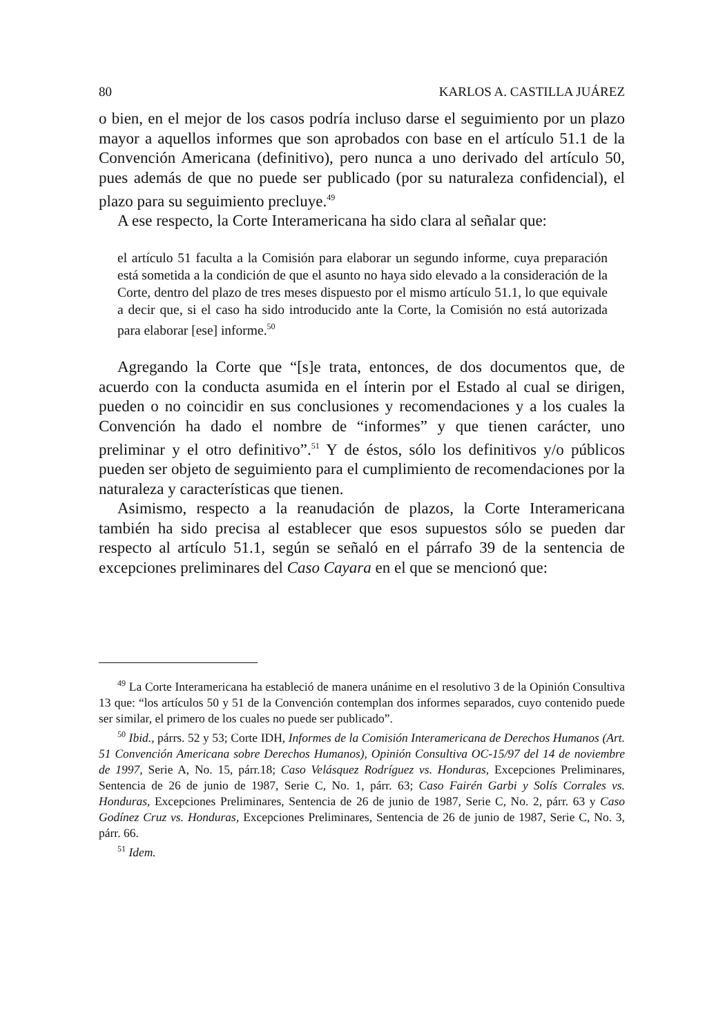80 KARLOS A. CASTILLA JUÁREZ
o bien, en el mejor de los casos podría incluso darse el seguimiento por un plazo mayor a aquellos informes que son aprobados con base en el artículo 51.1 de la Convención Americana (definitivo), pero nunca a uno derivado del artículo 50, pues además de que no puede ser publicado (por su naturaleza confidencial), el plazo para su seguimiento precluye.<sup>49</sup>
A ese respecto, la Corte Interamericana ha sido clara al señalar que:
el artículo 51 faculta a la Comisión para elaborar un segundo informe, cuya preparación está sometida a la condición de que el asunto no haya sido elevado a la consideración de la Corte, dentro del plazo de tres meses dispuesto por el mismo artículo 51.1, lo que equivale a decir que, si el caso ha sido introducido ante la Corte, la Comisión no está autorizada para elaborar [ese] informe.<sup>50</sup>
Agregando la Corte que “[s]e trata, entonces, de dos documentos que, de acuerdo con la conducta asumida en el ínterin por el Estado al cual se dirigen, pueden o no coincidir en sus conclusiones y recomendaciones y a los cuales la Convención ha dado el nombre de “informes” y que tienen carácter, uno preliminar y el otro definitivo”.<sup>51</sup> Y de éstos, sólo los definitivos y/o públicos pueden ser objeto de seguimiento para el cumplimiento de recomendaciones por la naturaleza y características que tienen.
Asimismo, respecto a la reanudación de plazos, la Corte Interamericana también ha sido precisa al establecer que esos supuestos sólo se pueden dar respecto al artículo 51.1, según se señaló en el párrafo 39 de la sentencia de excepciones preliminares del Caso Cayara en el que se mencionó que:
<sup>49</sup> La Corte Interamericana ha estableció de manera unánime en el resolutivo 3 de la Opinión Consultiva 13 que: “los artículos 50 y 51 de la Convención contemplan dos informes separados, cuyo contenido puede ser similar, el primero de los cuales no puede ser publicado”.
<sup>50</sup> Ibid., párrs. 52 y 53; Corte IDH, Informes de la Comisión Interamericana de Derechos Humanos (Art. 51 Convención Americana sobre Derechos Humanos), Opinión Consultiva OC-15/97 del 14 de noviembre de 1997, Serie A, No. 15, párr.18; Caso Velásquez Rodríguez vs. Honduras, Excepciones Preliminares, Sentencia de 26 de junio de 1987, Serie C, No. 1, párr. 63; Caso Fairén Garbi y Solís Corrales vs. Honduras, Excepciones Preliminares, Sentencia de 26 de junio de 1987, Serie C, No. 2, párr. 63 y Caso Godínez Cruz vs. Honduras, Excepciones Preliminares, Sentencia de 26 de junio de 1987, Serie C, No. 3, párr. 66.
<sup>51</sup> Idem.